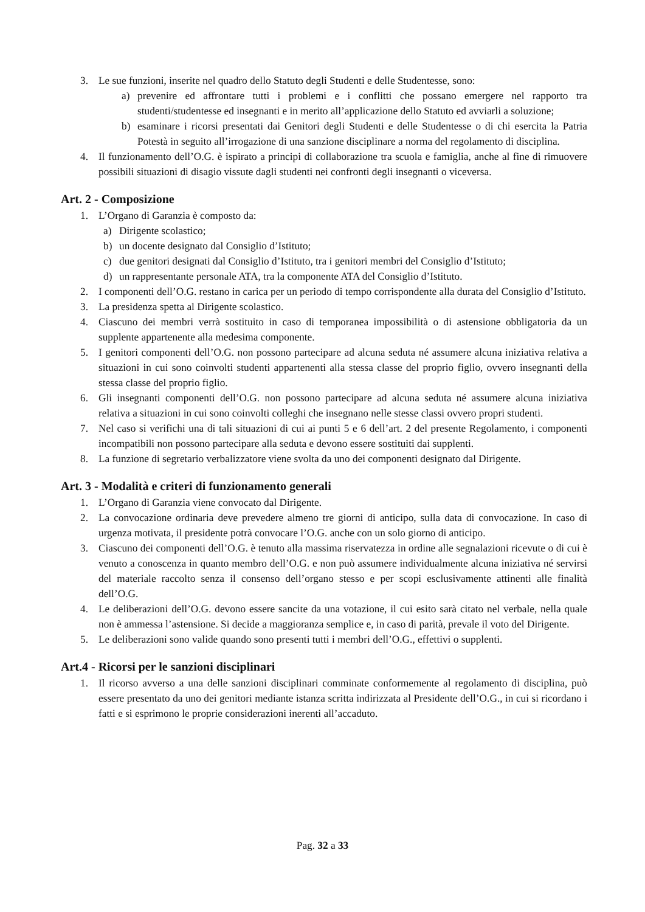3. Le sue funzioni, inserite nel quadro dello Statuto degli Studenti e delle Studentesse, sono:
a) prevenire ed affrontare tutti i problemi e i conflitti che possano emergere nel rapporto tra studenti/studentesse ed insegnanti e in merito all’applicazione dello Statuto ed avviarli a soluzione;
b) esaminare i ricorsi presentati dai Genitori degli Studenti e delle Studentesse o di chi esercita la Patria Potestà in seguito all’irrogazione di una sanzione disciplinare a norma del regolamento di disciplina.
4. Il funzionamento dell’O.G. è ispirato a principi di collaborazione tra scuola e famiglia, anche al fine di rimuovere possibili situazioni di disagio vissute dagli studenti nei confronti degli insegnanti o viceversa.
Art. 2 - Composizione
1. L’Organo di Garanzia è composto da:
a) Dirigente scolastico;
b) un docente designato dal Consiglio d’Istituto;
c) due genitori designati dal Consiglio d’Istituto, tra i genitori membri del Consiglio d’Istituto;
d) un rappresentante personale ATA, tra la componente ATA del Consiglio d’Istituto.
2. I componenti dell’O.G. restano in carica per un periodo di tempo corrispondente alla durata del Consiglio d’Istituto.
3. La presidenza spetta al Dirigente scolastico.
4. Ciascuno dei membri verrà sostituito in caso di temporanea impossibilità o di astensione obbligatoria da un supplente appartenente alla medesima componente.
5. I genitori componenti dell’O.G. non possono partecipare ad alcuna seduta né assumere alcuna iniziativa relativa a situazioni in cui sono coinvolti studenti appartenenti alla stessa classe del proprio figlio, ovvero insegnanti della stessa classe del proprio figlio.
6. Gli insegnanti componenti dell’O.G. non possono partecipare ad alcuna seduta né assumere alcuna iniziativa relativa a situazioni in cui sono coinvolti colleghi che insegnano nelle stesse classi ovvero propri studenti.
7. Nel caso si verifichi una di tali situazioni di cui ai punti 5 e 6 dell’art. 2 del presente Regolamento, i componenti incompatibili non possono partecipare alla seduta e devono essere sostituiti dai supplenti.
8. La funzione di segretario verbalizzatore viene svolta da uno dei componenti designato dal Dirigente.
Art. 3 - Modalità e criteri di funzionamento generali
1. L’Organo di Garanzia viene convocato dal Dirigente.
2. La convocazione ordinaria deve prevedere almeno tre giorni di anticipo, sulla data di convocazione. In caso di urgenza motivata, il presidente potrà convocare l’O.G. anche con un solo giorno di anticipo.
3. Ciascuno dei componenti dell’O.G. è tenuto alla massima riservatezza in ordine alle segnalazioni ricevute o di cui è venuto a conoscenza in quanto membro dell’O.G. e non può assumere individualmente alcuna iniziativa né servirsi del materiale raccolto senza il consenso dell’organo stesso e per scopi esclusivamente attinenti alle finalità dell’O.G.
4. Le deliberazioni dell’O.G. devono essere sancite da una votazione, il cui esito sarà citato nel verbale, nella quale non è ammessa l’astensione. Si decide a maggioranza semplice e, in caso di parità, prevale il voto del Dirigente.
5. Le deliberazioni sono valide quando sono presenti tutti i membri dell’O.G., effettivi o supplenti.
Art.4 - Ricorsi per le sanzioni disciplinari
1. Il ricorso avverso a una delle sanzioni disciplinari comminate conformemente al regolamento di disciplina, può essere presentato da uno dei genitori mediante istanza scritta indirizzata al Presidente dell’O.G., in cui si ricordano i fatti e si esprimono le proprie considerazioni inerenti all’accaduto.
Pag. 32 a 33